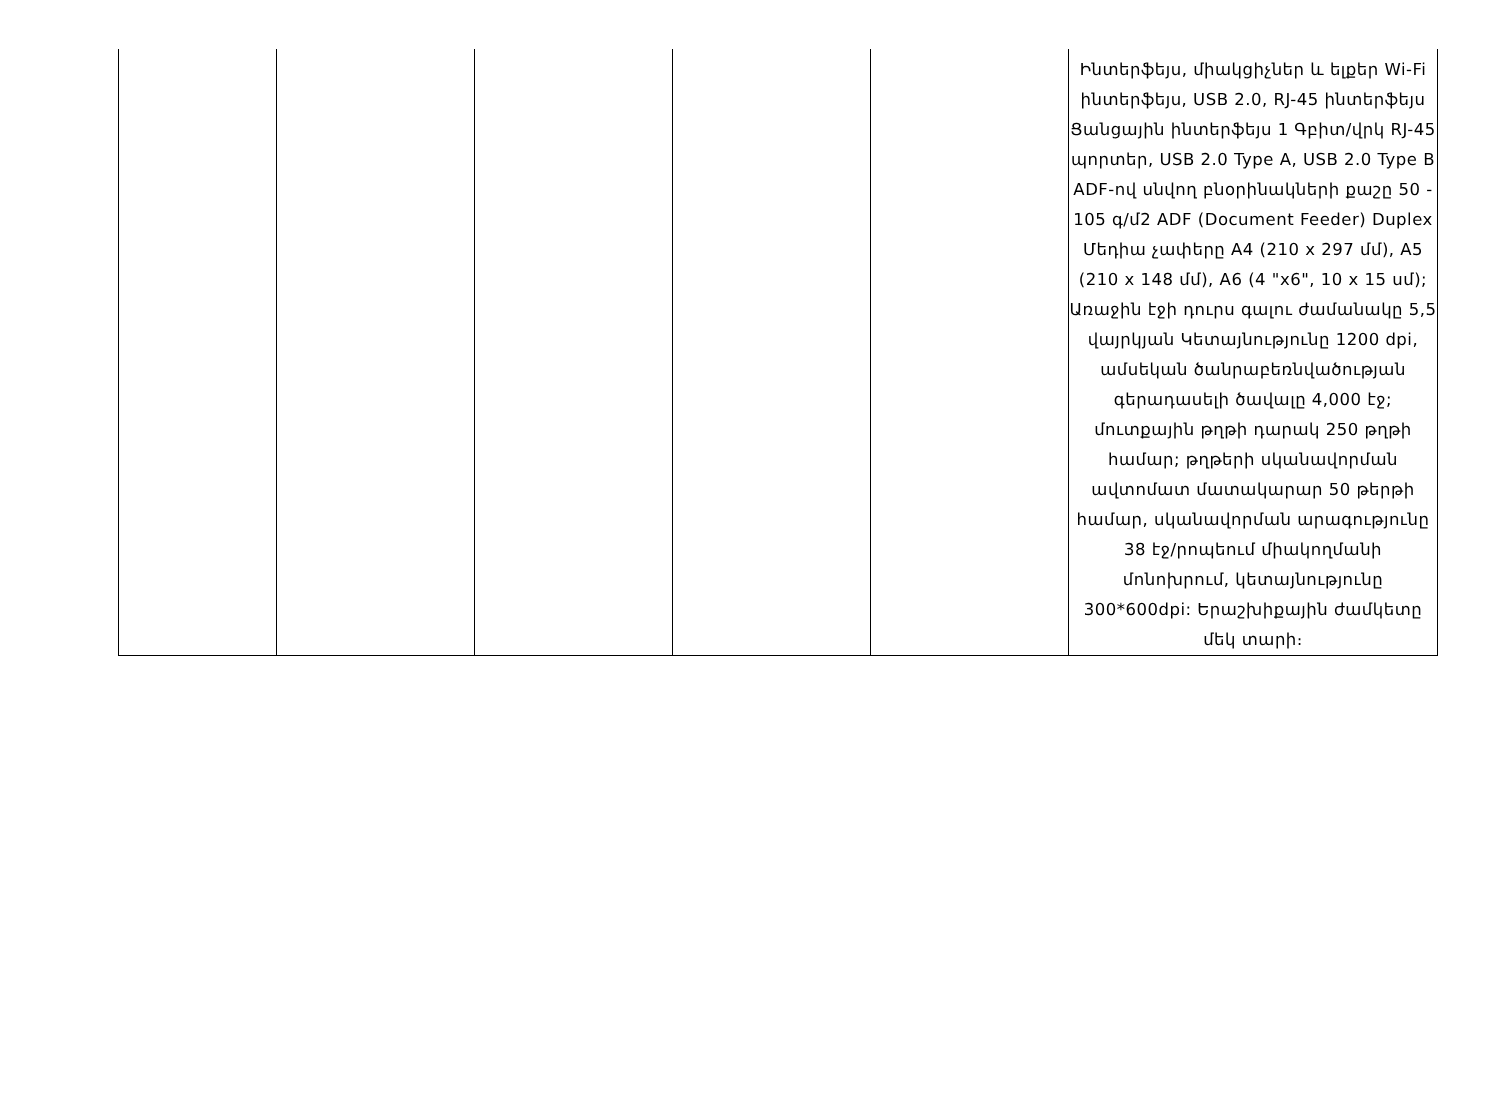| | | | | | Ինտերֆեյս, միակցիչներ և ելքեր Wi-Fi ինտերֆեյս, USB 2.0, RJ-45 ինտերֆեյս Ցանցային ինտերֆեյս 1 Գբիտ/վրկ RJ-45 պորտեր, USB 2.0 Type A, USB 2.0 Type B ADF-ով սնվող բնօրինակների քաշը 50 - 105 գ/մ2 ADF (Document Feeder) Duplex Մեդիա չափերը A4 (210 x 297 մմ), A5 (210 x 148 մմ), A6 (4 "x6", 10 x 15 սմ); Առաջին էջի դուրս գալու ժամանակը 5,5 վայրկյան Կետայնությունը 1200 dpi, ամսեկան ծանրաբեռնվածության գերադասելի ծավալը 4,000 էջ; մուտքային թղթի դարակ 250 թղթի համար; թղթերի սկանավորման ավտոմատ մատակարար 50 թերթի համար, սկանավորման արագությունը 38 էջ/րոպեում միակողմանի մոնոխրում, կետայնությունը 300*600dpi: Երաշխիքային ժամկետը մեկ տարի։ |